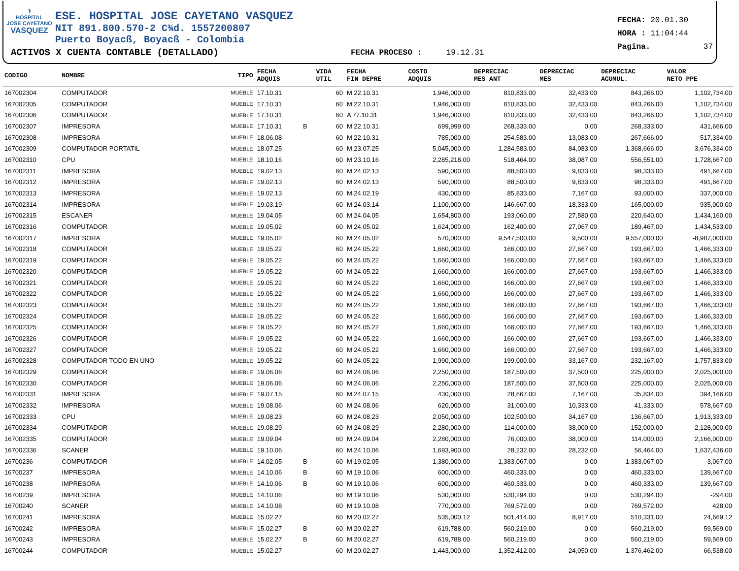⚕
HOSPITAL
JOSE CAYETANO
VASQUEZ
ESE. HOSPITAL JOSE CAYETANO VASQUEZ
NIT 891.800.570-2 C¾d. 1557200807
Puerto Boyacß, Boyacß - Colombia
ACTIVOS X CUENTA CONTABLE (DETALLADO)
FECHA: 20.01.30
HORA : 11:04:44
Pagina. 37
FECHA PROCESO : 19.12.31
| CODIGO | NOMBRE | TIPO | FECHA ADQUIS | | VIDA UTIL | FECHA FIN DEPRE | COSTO ADQUIS | DEPRECIAC MES ANT | DEPRECIAC MES | DEPRECIAC ACUMUL. | VALOR NETO PPE |
| --- | --- | --- | --- | --- | --- | --- | --- | --- | --- | --- | --- |
| 167002304 | COMPUTADOR | MUEBLE | 17.10.31 | | 60 | M 22.10.31 | 1,946,000.00 | 810,833.00 | 32,433.00 | 843,266.00 | 1,102,734.00 |
| 167002305 | COMPUTADOR | MUEBLE | 17.10.31 | | 60 | M 22.10.31 | 1,946,000.00 | 810,833.00 | 32,433.00 | 843,266.00 | 1,102,734.00 |
| 167002306 | COMPUTADOR | MUEBLE | 17.10.31 | | 60 | A 77.10.31 | 1,946,000.00 | 810,833.00 | 32,433.00 | 843,266.00 | 1,102,734.00 |
| 167002307 | IMPRESORA | MUEBLE | 17.10.31 | B | 60 | M 22.10.31 | 699,999.00 | 268,333.00 | 0.00 | 268,333.00 | 431,666.00 |
| 167002308 | IMPRESORA | MUEBLE | 18.06.08 | | 60 | M 22.10.31 | 785,000.00 | 254,583.00 | 13,083.00 | 267,666.00 | 517,334.00 |
| 167002309 | COMPUTADOR PORTATIL | MUEBLE | 18.07.25 | | 60 | M 23.07.25 | 5,045,000.00 | 1,284,583.00 | 84,083.00 | 1,368,666.00 | 3,676,334.00 |
| 167002310 | CPU | MUEBLE | 18.10.16 | | 60 | M 23.10.16 | 2,285,218.00 | 518,464.00 | 38,087.00 | 556,551.00 | 1,728,667.00 |
| 167002311 | IMPRESORA | MUEBLE | 19.02.13 | | 60 | M 24.02.13 | 590,000.00 | 88,500.00 | 9,833.00 | 98,333.00 | 491,667.00 |
| 167002312 | IMPRESORA | MUEBLE | 19.02.13 | | 60 | M 24.02.13 | 590,000.00 | 88,500.00 | 9,833.00 | 98,333.00 | 491,667.00 |
| 167002313 | IMPRESORA | MUEBLE | 19.02.13 | | 60 | M 24.02.19 | 430,000.00 | 85,833.00 | 7,167.00 | 93,000.00 | 337,000.00 |
| 167002314 | IMPRESORA | MUEBLE | 19.03.19 | | 60 | M 24.03.14 | 1,100,000.00 | 146,667.00 | 18,333.00 | 165,000.00 | 935,000.00 |
| 167002315 | ESCANER | MUEBLE | 19.04.05 | | 60 | M 24.04.05 | 1,654,800.00 | 193,060.00 | 27,580.00 | 220,640.00 | 1,434,160.00 |
| 167002316 | COMPUTADOR | MUEBLE | 19.05.02 | | 60 | M 24.05.02 | 1,624,000.00 | 162,400.00 | 27,067.00 | 189,467.00 | 1,434,533.00 |
| 167002317 | IMPRESORA | MUEBLE | 19.05.02 | | 60 | M 24.05.02 | 570,000.00 | 9,547,500.00 | 9,500.00 | 9,557,000.00 | -8,987,000.00 |
| 167002318 | COMPUTADOR | MUEBLE | 19.05.22 | | 60 | M 24.05.22 | 1,660,000.00 | 166,000.00 | 27,667.00 | 193,667.00 | 1,466,333.00 |
| 167002319 | COMPUTADOR | MUEBLE | 19.05.22 | | 60 | M 24.05.22 | 1,660,000.00 | 166,000.00 | 27,667.00 | 193,667.00 | 1,466,333.00 |
| 167002320 | COMPUTADOR | MUEBLE | 19.05.22 | | 60 | M 24.05.22 | 1,660,000.00 | 166,000.00 | 27,667.00 | 193,667.00 | 1,466,333.00 |
| 167002321 | COMPUTADOR | MUEBLE | 19.05.22 | | 60 | M 24.05.22 | 1,660,000.00 | 166,000.00 | 27,667.00 | 193,667.00 | 1,466,333.00 |
| 167002322 | COMPUTADOR | MUEBLE | 19.05.22 | | 60 | M 24.05.22 | 1,660,000.00 | 166,000.00 | 27,667.00 | 193,667.00 | 1,466,333.00 |
| 167002323 | COMPUTADOR | MUEBLE | 19.05.22 | | 60 | M 24.05.22 | 1,660,000.00 | 166,000.00 | 27,667.00 | 193,667.00 | 1,466,333.00 |
| 167002324 | COMPUTADOR | MUEBLE | 19.05.22 | | 60 | M 24.05.22 | 1,660,000.00 | 166,000.00 | 27,667.00 | 193,667.00 | 1,466,333.00 |
| 167002325 | COMPUTADOR | MUEBLE | 19.05.22 | | 60 | M 24.05.22 | 1,660,000.00 | 166,000.00 | 27,667.00 | 193,667.00 | 1,466,333.00 |
| 167002326 | COMPUTADOR | MUEBLE | 19.05.22 | | 60 | M 24.05.22 | 1,660,000.00 | 166,000.00 | 27,667.00 | 193,667.00 | 1,466,333.00 |
| 167002327 | COMPUTADOR | MUEBLE | 19.05.22 | | 60 | M 24.05.22 | 1,660,000.00 | 166,000.00 | 27,667.00 | 193,667.00 | 1,466,333.00 |
| 167002328 | COMPUTADOR TODO EN UNO | MUEBLE | 19.05.22 | | 60 | M 24.05.22 | 1,990,000.00 | 199,000.00 | 33,167.00 | 232,167.00 | 1,757,833.00 |
| 167002329 | COMPUTADOR | MUEBLE | 19.06.06 | | 60 | M 24.06.06 | 2,250,000.00 | 187,500.00 | 37,500.00 | 225,000.00 | 2,025,000.00 |
| 167002330 | COMPUTADOR | MUEBLE | 19.06.06 | | 60 | M 24.06.06 | 2,250,000.00 | 187,500.00 | 37,500.00 | 225,000.00 | 2,025,000.00 |
| 167002331 | IMPRESORA | MUEBLE | 19.07.15 | | 60 | M 24.07.15 | 430,000.00 | 28,667.00 | 7,167.00 | 35,834.00 | 394,166.00 |
| 167002332 | IMPRESORA | MUEBLE | 19.08.06 | | 60 | M 24.08.06 | 620,000.00 | 31,000.00 | 10,333.00 | 41,333.00 | 578,667.00 |
| 167002333 | CPU | MUEBLE | 19.08.23 | | 60 | M 24.08.23 | 2,050,000.00 | 102,500.00 | 34,167.00 | 136,667.00 | 1,913,333.00 |
| 167002334 | COMPUTADOR | MUEBLE | 19.08.29 | | 60 | M 24.08.29 | 2,280,000.00 | 114,000.00 | 38,000.00 | 152,000.00 | 2,128,000.00 |
| 167002335 | COMPUTADOR | MUEBLE | 19.09.04 | | 60 | M 24.09.04 | 2,280,000.00 | 76,000.00 | 38,000.00 | 114,000.00 | 2,166,000.00 |
| 167002336 | SCANER | MUEBLE | 19.10.06 | | 60 | M 24.10.06 | 1,693,900.00 | 28,232.00 | 28,232.00 | 56,464.00 | 1,637,436.00 |
| 16700236 | COMPUTADOR | MUEBLE | 14.02.05 | B | 60 | M 19.02.05 | 1,380,000.00 | 1,383,067.00 | 0.00 | 1,383,067.00 | -3,067.00 |
| 16700237 | IMPRESORA | MUEBLE | 14.10.06 | B | 60 | M 19.10.06 | 600,000.00 | 460,333.00 | 0.00 | 460,333.00 | 139,667.00 |
| 16700238 | IMPRESORA | MUEBLE | 14.10.06 | B | 60 | M 19.10.06 | 600,000.00 | 460,333.00 | 0.00 | 460,333.00 | 139,667.00 |
| 16700239 | IMPRESORA | MUEBLE | 14.10.06 | | 60 | M 19.10.06 | 530,000.00 | 530,294.00 | 0.00 | 530,294.00 | -294.00 |
| 16700240 | SCANER | MUEBLE | 14.10.08 | | 60 | M 19.10.08 | 770,000.00 | 769,572.00 | 0.00 | 769,572.00 | 428.00 |
| 16700241 | IMPRESORA | MUEBLE | 15.02.27 | | 60 | M 20.02.27 | 535,000.12 | 501,414.00 | 8,917.00 | 510,331.00 | 24,669.12 |
| 16700242 | IMPRESORA | MUEBLE | 15.02.27 | B | 60 | M 20.02.27 | 619,788.00 | 560,219.00 | 0.00 | 560,219.00 | 59,569.00 |
| 16700243 | IMPRESORA | MUEBLE | 15.02.27 | B | 60 | M 20.02.27 | 619,788.00 | 560,219.00 | 0.00 | 560,219.00 | 59,569.00 |
| 16700244 | COMPUTADOR | MUEBLE | 15.02.27 | | 60 | M 20.02.27 | 1,443,000.00 | 1,352,412.00 | 24,050.00 | 1,376,462.00 | 66,538.00 |